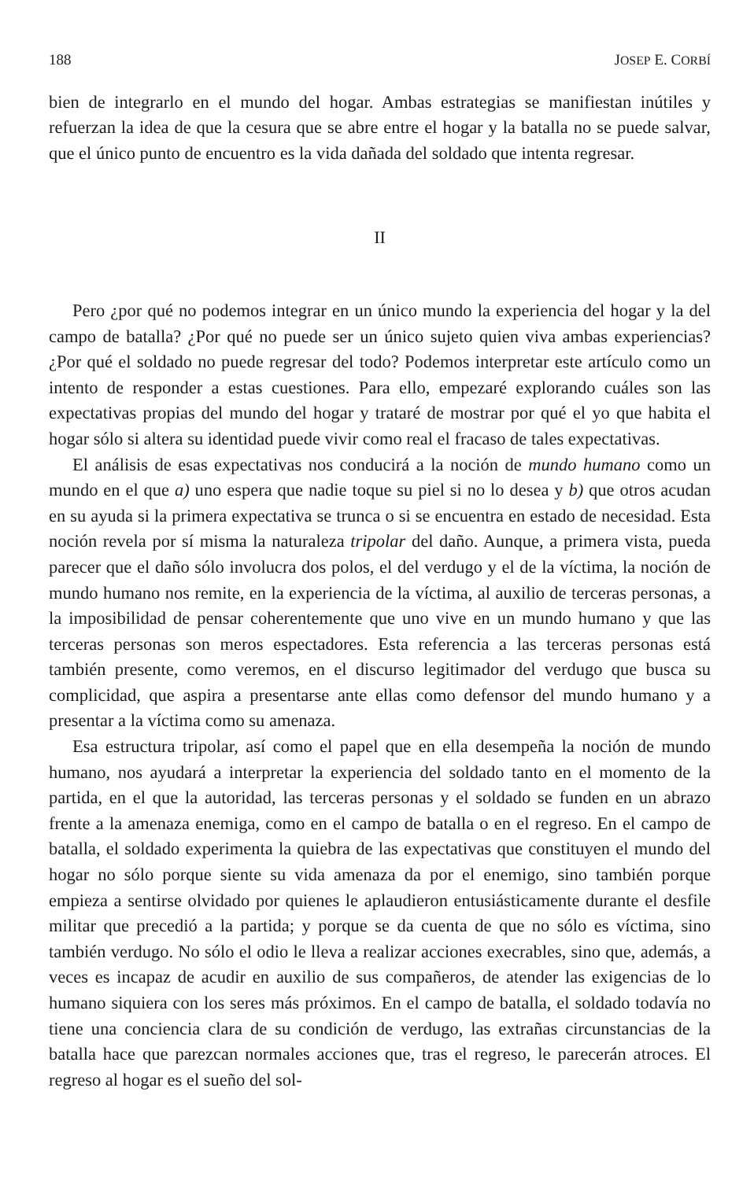188 JOSEP E. CORBÍ
bien de integrarlo en el mundo del hogar. Ambas estrategias se manifiestan inútiles y refuerzan la idea de que la cesura que se abre entre el hogar y la batalla no se puede salvar, que el único punto de encuentro es la vida dañada del soldado que intenta regresar.
II
Pero ¿por qué no podemos integrar en un único mundo la experiencia del hogar y la del campo de batalla? ¿Por qué no puede ser un único sujeto quien viva ambas experiencias? ¿Por qué el soldado no puede regresar del todo? Podemos interpretar este artículo como un intento de responder a estas cuestiones. Para ello, empezaré explorando cuáles son las expectativas propias del mundo del hogar y trataré de mostrar por qué el yo que habita el hogar sólo si altera su identidad puede vivir como real el fracaso de tales expectativas.
El análisis de esas expectativas nos conducirá a la noción de mundo humano como un mundo en el que a) uno espera que nadie toque su piel si no lo desea y b) que otros acudan en su ayuda si la primera expectativa se trunca o si se encuentra en estado de necesidad. Esta noción revela por sí misma la naturaleza tripolar del daño. Aunque, a primera vista, pueda parecer que el daño sólo involucra dos polos, el del verdugo y el de la víctima, la noción de mundo humano nos remite, en la experiencia de la víctima, al auxilio de terceras personas, a la imposibilidad de pensar coherentemente que uno vive en un mundo humano y que las terceras personas son meros espectadores. Esta referencia a las terceras personas está también presente, como veremos, en el discurso legitimador del verdugo que busca su complicidad, que aspira a presentarse ante ellas como defensor del mundo humano y a presentar a la víctima como su amenaza.
Esa estructura tripolar, así como el papel que en ella desempeña la noción de mundo humano, nos ayudará a interpretar la experiencia del soldado tanto en el momento de la partida, en el que la autoridad, las terceras personas y el soldado se funden en un abrazo frente a la amenaza enemiga, como en el campo de batalla o en el regreso. En el campo de batalla, el soldado experimenta la quiebra de las expectativas que constituyen el mundo del hogar no sólo porque siente su vida amenaza da por el enemigo, sino también porque empieza a sentirse olvidado por quienes le aplaudieron entusiásticamente durante el desfile militar que precedió a la partida; y porque se da cuenta de que no sólo es víctima, sino también verdugo. No sólo el odio le lleva a realizar acciones execrables, sino que, además, a veces es incapaz de acudir en auxilio de sus compañeros, de atender las exigencias de lo humano siquiera con los seres más próximos. En el campo de batalla, el soldado todavía no tiene una conciencia clara de su condición de verdugo, las extrañas circunstancias de la batalla hace que parezcan normales acciones que, tras el regreso, le parecerán atroces. El regreso al hogar es el sueño del sol-